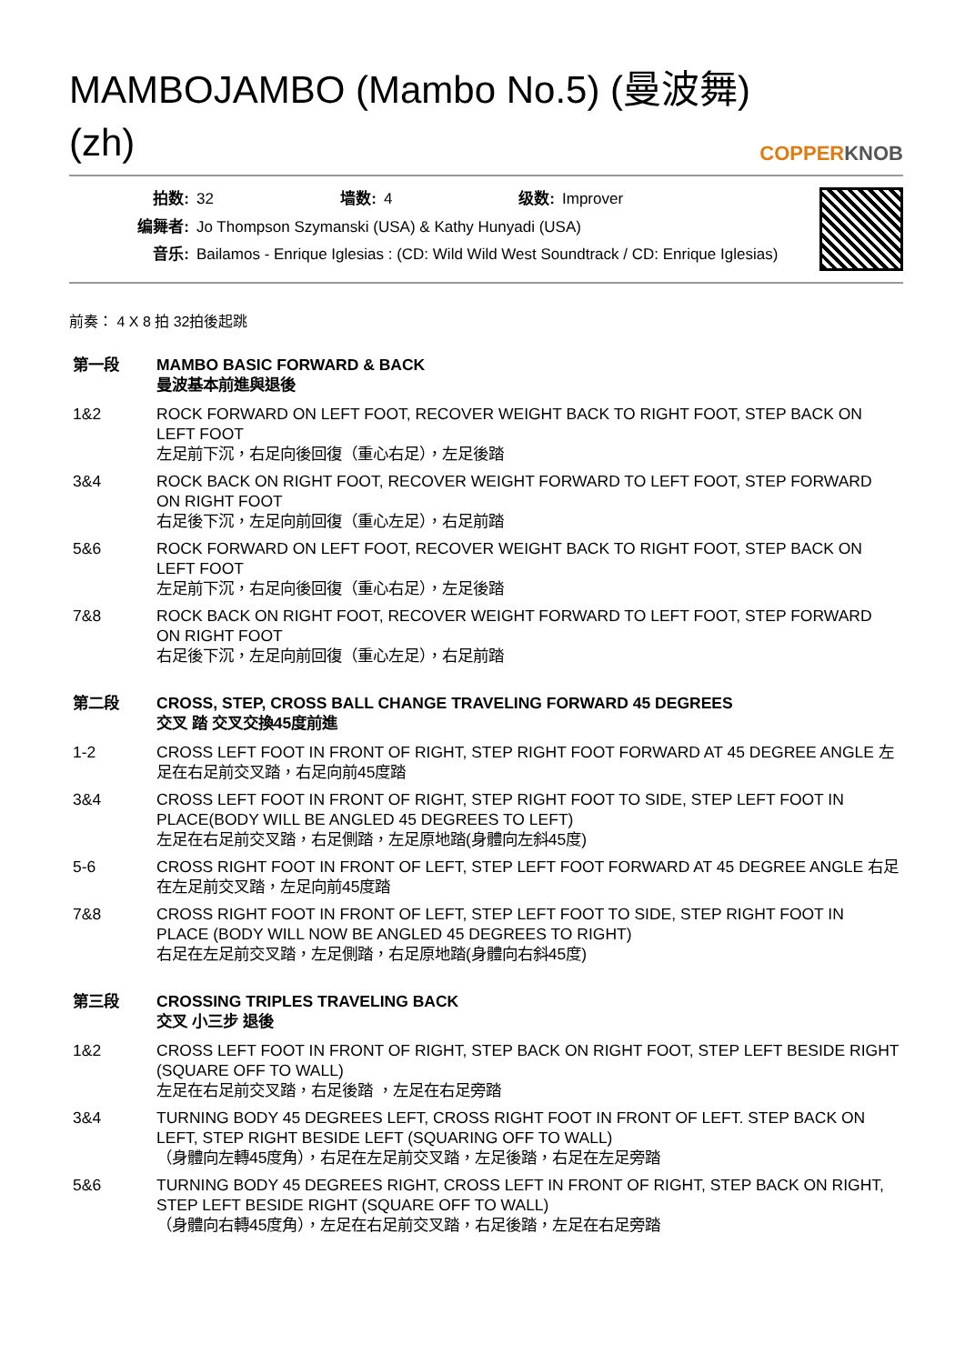MAMBOJAMBO (Mambo No.5) (曼波舞) (zh)
COPPERKNOB
| 拍数: | 32 | 墙数: | 4 | 级数: | Improver |
| 编舞者: | Jo Thompson Szymanski (USA) & Kathy Hunyadi (USA) | | | | |
| 音乐: | Bailamos - Enrique Iglesias : (CD: Wild Wild West Soundtrack / CD: Enrique Iglesias) | | | | |
前奏： 4 X 8 拍 32拍後起跳
| 第一段 | MAMBO BASIC FORWARD & BACK 曼波基本前進與退後 |
| 1&2 | ROCK FORWARD ON LEFT FOOT, RECOVER WEIGHT BACK TO RIGHT FOOT, STEP BACK ON LEFT FOOT 左足前下沉，右足向後回復（重心右足），左足後踏 |
| 3&4 | ROCK BACK ON RIGHT FOOT, RECOVER WEIGHT FORWARD TO LEFT FOOT, STEP FORWARD ON RIGHT FOOT 右足後下沉，左足向前回復（重心左足），右足前踏 |
| 5&6 | ROCK FORWARD ON LEFT FOOT, RECOVER WEIGHT BACK TO RIGHT FOOT, STEP BACK ON LEFT FOOT 左足前下沉，右足向後回復（重心右足），左足後踏 |
| 7&8 | ROCK BACK ON RIGHT FOOT, RECOVER WEIGHT FORWARD TO LEFT FOOT, STEP FORWARD ON RIGHT FOOT 右足後下沉，左足向前回復（重心左足），右足前踏 |
| 第二段 | CROSS, STEP, CROSS BALL CHANGE TRAVELING FORWARD 45 DEGREES 交叉 踏 交叉交換45度前進 |
| 1-2 | CROSS LEFT FOOT IN FRONT OF RIGHT, STEP RIGHT FOOT FORWARD AT 45 DEGREE ANGLE 左足在右足前交叉踏，右足向前45度踏 |
| 3&4 | CROSS LEFT FOOT IN FRONT OF RIGHT, STEP RIGHT FOOT TO SIDE, STEP LEFT FOOT IN PLACE(BODY WILL BE ANGLED 45 DEGREES TO LEFT) 左足在右足前交叉踏，右足側踏，左足原地踏(身體向左斜45度) |
| 5-6 | CROSS RIGHT FOOT IN FRONT OF LEFT, STEP LEFT FOOT FORWARD AT 45 DEGREE ANGLE 右足在左足前交叉踏，左足向前45度踏 |
| 7&8 | CROSS RIGHT FOOT IN FRONT OF LEFT, STEP LEFT FOOT TO SIDE, STEP RIGHT FOOT IN PLACE (BODY WILL NOW BE ANGLED 45 DEGREES TO RIGHT) 右足在左足前交叉踏，左足側踏，右足原地踏(身體向右斜45度) |
| 第三段 | CROSSING TRIPLES TRAVELING BACK 交叉 小三步 退後 |
| 1&2 | CROSS LEFT FOOT IN FRONT OF RIGHT, STEP BACK ON RIGHT FOOT, STEP LEFT BESIDE RIGHT (SQUARE OFF TO WALL) 左足在右足前交叉踏，右足後踏 ，左足在右足旁踏 |
| 3&4 | TURNING BODY 45 DEGREES LEFT, CROSS RIGHT FOOT IN FRONT OF LEFT. STEP BACK ON LEFT, STEP RIGHT BESIDE LEFT (SQUARING OFF TO WALL) （身體向左轉45度角），右足在左足前交叉踏，左足後踏，右足在左足旁踏 |
| 5&6 | TURNING BODY 45 DEGREES RIGHT, CROSS LEFT IN FRONT OF RIGHT, STEP BACK ON RIGHT, STEP LEFT BESIDE RIGHT (SQUARE OFF TO WALL) （身體向右轉45度角），左足在右足前交叉踏，右足後踏，左足在右足旁踏 |